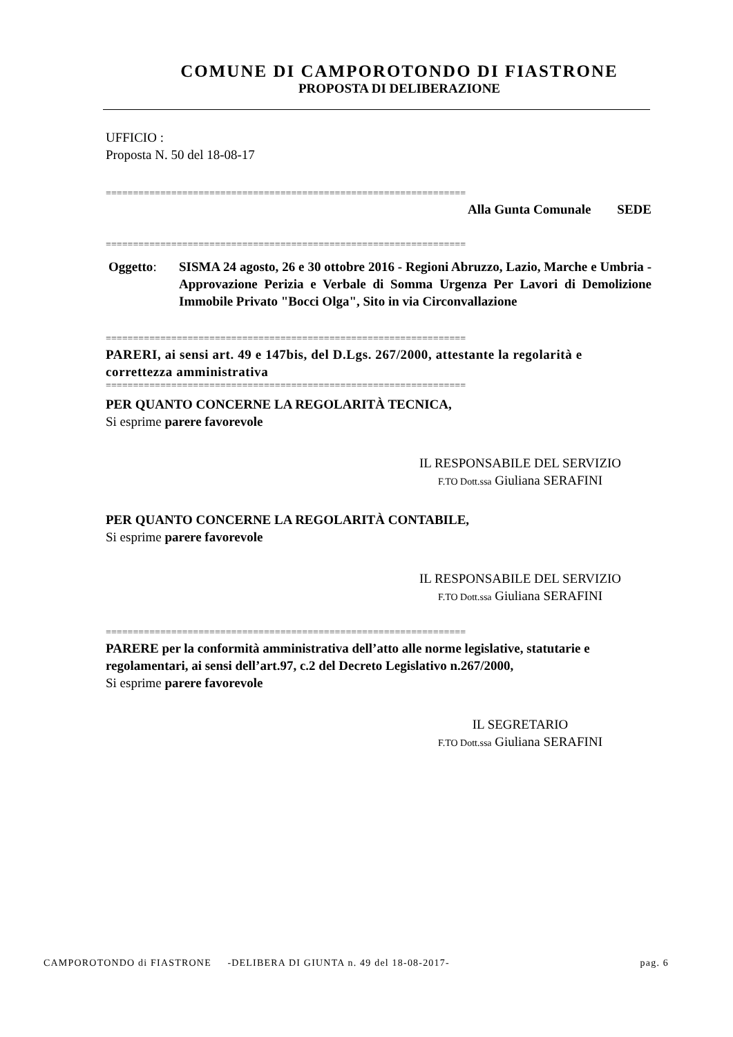COMUNE DI CAMPOROTONDO DI FIASTRONE
PROPOSTA DI DELIBERAZIONE
UFFICIO :
Proposta N. 50 del 18-08-17
==================================================================
Alla Gunta Comunale SEDE
==================================================================
Oggetto: SISMA 24 agosto, 26 e 30 ottobre 2016 - Regioni Abruzzo, Lazio, Marche e Umbria - Approvazione Perizia e Verbale di Somma Urgenza Per Lavori di Demolizione Immobile Privato "Bocci Olga", Sito in via Circonvallazione
==================================================================
PARERI, ai sensi art. 49 e 147bis, del D.Lgs. 267/2000, attestante la regolarità e correttezza amministrativa
==================================================================
PER QUANTO CONCERNE LA REGOLARITÀ TECNICA,
Si esprime parere favorevole
IL RESPONSABILE DEL SERVIZIO
F.TO Dott.ssa Giuliana SERAFINI
PER QUANTO CONCERNE LA REGOLARITÀ CONTABILE,
Si esprime parere favorevole
IL RESPONSABILE DEL SERVIZIO
F.TO Dott.ssa Giuliana SERAFINI
==================================================================
PARERE per la conformità amministrativa dell’atto alle norme legislative, statutarie e regolamentari, ai sensi dell’art.97, c.2 del Decreto Legislativo n.267/2000,
Si esprime parere favorevole
IL SEGRETARIO
F.TO Dott.ssa Giuliana SERAFINI
CAMPOROTONDO di FIASTRONE -DELIBERA DI GIUNTA n. 49 del 18-08-2017- pag. 6